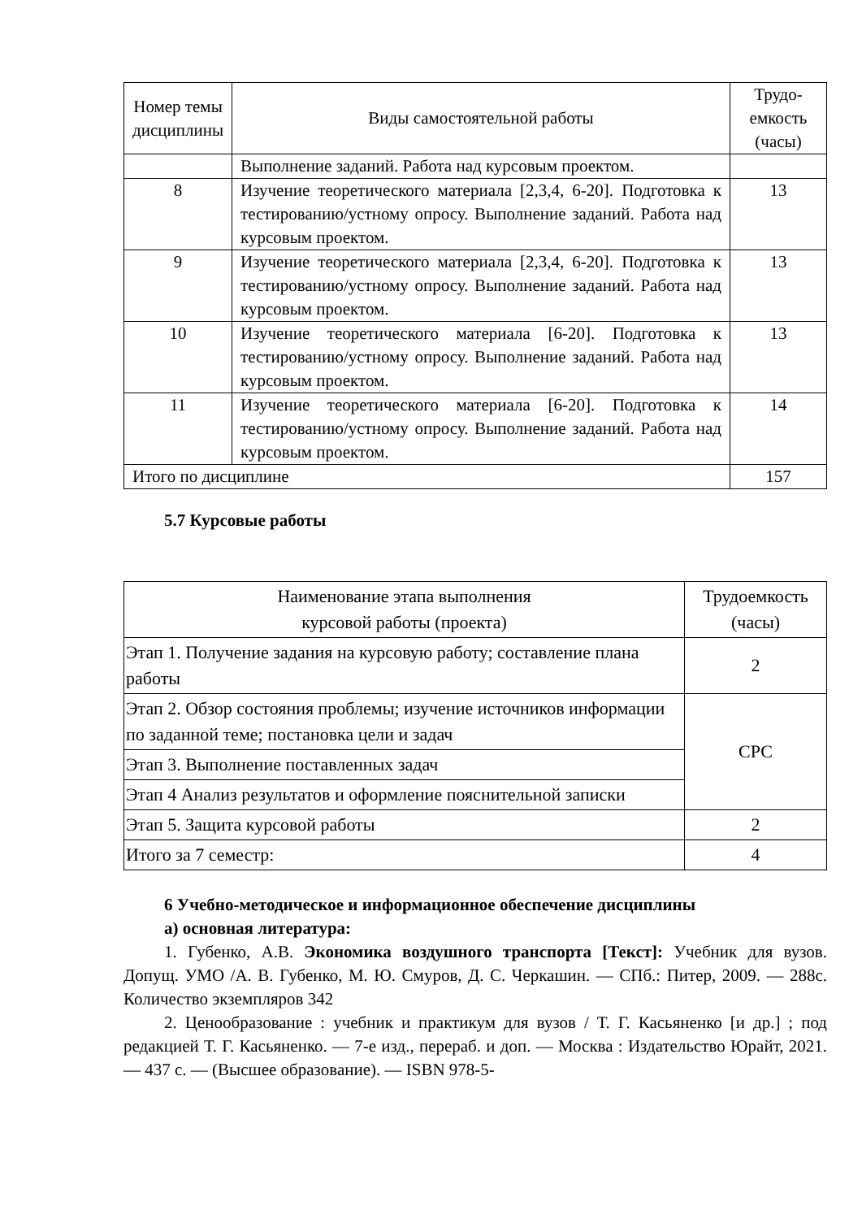| Номер темы дисциплины | Виды самостоятельной работы | Трудо-емкость (часы) |
| --- | --- | --- |
| | Выполнение заданий. Работа над курсовым проектом. | |
| 8 | Изучение теоретического материала [2,3,4, 6-20]. Подготовка к тестированию/устному опросу. Выполнение заданий. Работа над курсовым проектом. | 13 |
| 9 | Изучение теоретического материала [2,3,4, 6-20]. Подготовка к тестированию/устному опросу. Выполнение заданий. Работа над курсовым проектом. | 13 |
| 10 | Изучение теоретического материала [6-20]. Подготовка к тестированию/устному опросу. Выполнение заданий. Работа над курсовым проектом. | 13 |
| 11 | Изучение теоретического материала [6-20]. Подготовка к тестированию/устному опросу. Выполнение заданий. Работа над курсовым проектом. | 14 |
| Итого по дисциплине | | 157 |
5.7 Курсовые работы
| Наименование этапа выполнения курсовой работы (проекта) | Трудоемкость (часы) |
| --- | --- |
| Этап 1. Получение задания на курсовую работу; составление плана работы | 2 |
| Этап 2. Обзор состояния проблемы; изучение источников информации по заданной теме; постановка цели и задач | СРС |
| Этап 3. Выполнение поставленных задач | |
| Этап 4 Анализ результатов и оформление пояснительной записки | |
| Этап 5. Защита курсовой работы | 2 |
| Итого за 7 семестр: | 4 |
6 Учебно-методическое и информационное обеспечение дисциплины
а) основная литература:
1. Губенко, А.В. Экономика воздушного транспорта [Текст]: Учебник для вузов. Допущ. УМО /А. В. Губенко, М. Ю. Смуров, Д. С. Черкашин. — СПб.: Питер, 2009. — 288с. Количество экземпляров 342
2. Ценообразование : учебник и практикум для вузов / Т. Г. Касьяненко [и др.] ; под редакцией Т. Г. Касьяненко. — 7-е изд., перераб. и доп. — Москва : Издательство Юрайт, 2021. — 437 с. — (Высшее образование). — ISBN 978-5-